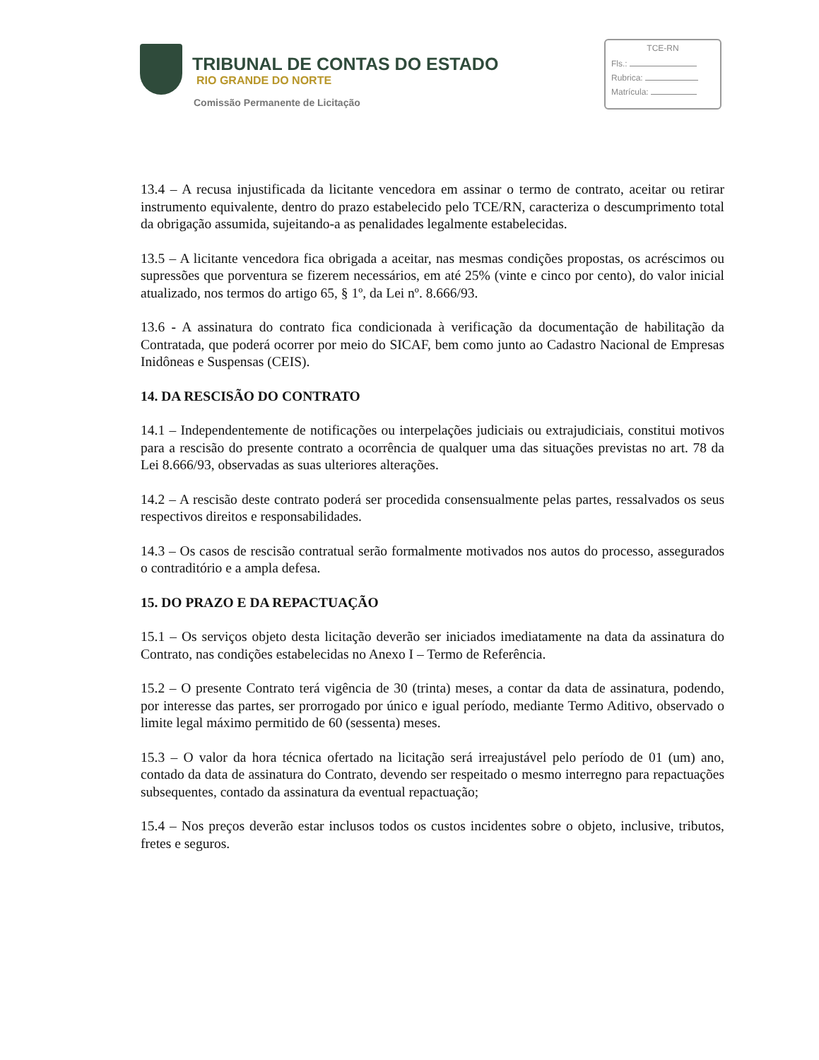TRIBUNAL DE CONTAS DO ESTADO
RIO GRANDE DO NORTE
Comissão Permanente de Licitação
TCE-RN
Fls.:
Rubrica:
Matrícula:
13.4 – A recusa injustificada da licitante vencedora em assinar o termo de contrato, aceitar ou retirar instrumento equivalente, dentro do prazo estabelecido pelo TCE/RN, caracteriza o descumprimento total da obrigação assumida, sujeitando-a as penalidades legalmente estabelecidas.
13.5 – A licitante vencedora fica obrigada a aceitar, nas mesmas condições propostas, os acréscimos ou supressões que porventura se fizerem necessários, em até 25% (vinte e cinco por cento), do valor inicial atualizado, nos termos do artigo 65, § 1º, da Lei nº. 8.666/93.
13.6 - A assinatura do contrato fica condicionada à verificação da documentação de habilitação da Contratada, que poderá ocorrer por meio do SICAF, bem como junto ao Cadastro Nacional de Empresas Inidôneas e Suspensas (CEIS).
14. DA RESCISÃO DO CONTRATO
14.1 – Independentemente de notificações ou interpelações judiciais ou extrajudiciais, constitui motivos para a rescisão do presente contrato a ocorrência de qualquer uma das situações previstas no art. 78 da Lei 8.666/93, observadas as suas ulteriores alterações.
14.2 – A rescisão deste contrato poderá ser procedida consensualmente pelas partes, ressalvados os seus respectivos direitos e responsabilidades.
14.3 – Os casos de rescisão contratual serão formalmente motivados nos autos do processo, assegurados o contraditório e a ampla defesa.
15. DO PRAZO E DA REPACTUAÇÃO
15.1 – Os serviços objeto desta licitação deverão ser iniciados imediatamente na data da assinatura do Contrato, nas condições estabelecidas no Anexo I – Termo de Referência.
15.2 – O presente Contrato terá vigência de 30 (trinta) meses, a contar da data de assinatura, podendo, por interesse das partes, ser prorrogado por único e igual período, mediante Termo Aditivo, observado o limite legal máximo permitido de 60 (sessenta) meses.
15.3 – O valor da hora técnica ofertado na licitação será irreajustável pelo período de 01 (um) ano, contado da data de assinatura do Contrato, devendo ser respeitado o mesmo interregno para repactuações subsequentes, contado da assinatura da eventual repactuação;
15.4 – Nos preços deverão estar inclusos todos os custos incidentes sobre o objeto, inclusive, tributos, fretes e seguros.